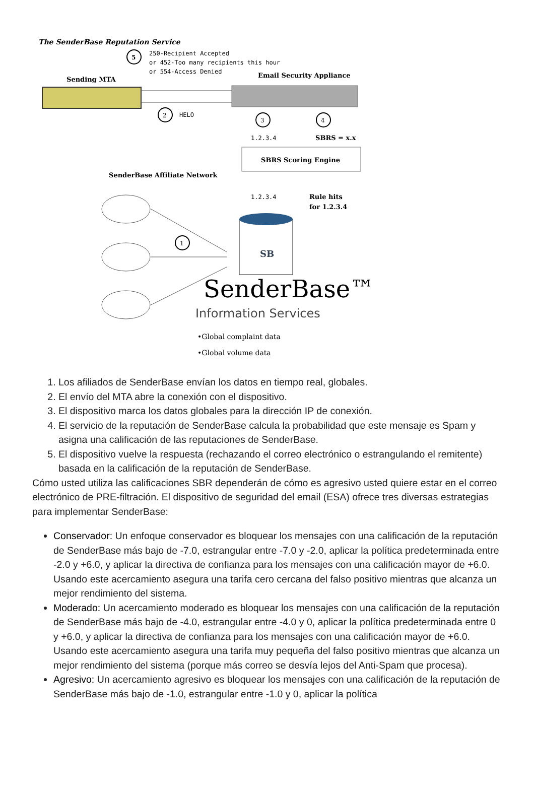The SenderBase Reputation Service
5
250-Recipient Accepted
or 452-Too many recipients this hour
or 554-Access Denied
Sending MTA
Email Security Appliance
2
HELO
3
4
1.2.3.4
SBRS = x.x
SBRS Scoring Engine
SenderBase Affiliate Network
1.2.3.4
Rule hits
for 1.2.3.4
1
SB
SenderBase™
Information Services
•Global complaint data
•Global volume data
1. Los afiliados de SenderBase envían los datos en tiempo real, globales.
2. El envío del MTA abre la conexión con el dispositivo.
3. El dispositivo marca los datos globales para la dirección IP de conexión.
4. El servicio de la reputación de SenderBase calcula la probabilidad que este mensaje es Spam y asigna una calificación de las reputaciones de SenderBase.
5. El dispositivo vuelve la respuesta (rechazando el correo electrónico o estrangulando el remitente) basada en la calificación de la reputación de SenderBase.
Cómo usted utiliza las calificaciones SBR dependerán de cómo es agresivo usted quiere estar en el correo electrónico de PRE-filtración. El dispositivo de seguridad del email (ESA) ofrece tres diversas estrategias para implementar SenderBase:
Conservador: Un enfoque conservador es bloquear los mensajes con una calificación de la reputación de SenderBase más bajo de -7.0, estrangular entre -7.0 y -2.0, aplicar la política predeterminada entre -2.0 y +6.0, y aplicar la directiva de confianza para los mensajes con una calificación mayor de +6.0. Usando este acercamiento asegura una tarifa cero cercana del falso positivo mientras que alcanza un mejor rendimiento del sistema.
Moderado: Un acercamiento moderado es bloquear los mensajes con una calificación de la reputación de SenderBase más bajo de -4.0, estrangular entre -4.0 y 0, aplicar la política predeterminada entre 0 y +6.0, y aplicar la directiva de confianza para los mensajes con una calificación mayor de +6.0. Usando este acercamiento asegura una tarifa muy pequeña del falso positivo mientras que alcanza un mejor rendimiento del sistema (porque más correo se desvía lejos del Anti-Spam que procesa).
Agresivo: Un acercamiento agresivo es bloquear los mensajes con una calificación de la reputación de SenderBase más bajo de -1.0, estrangular entre -1.0 y 0, aplicar la política